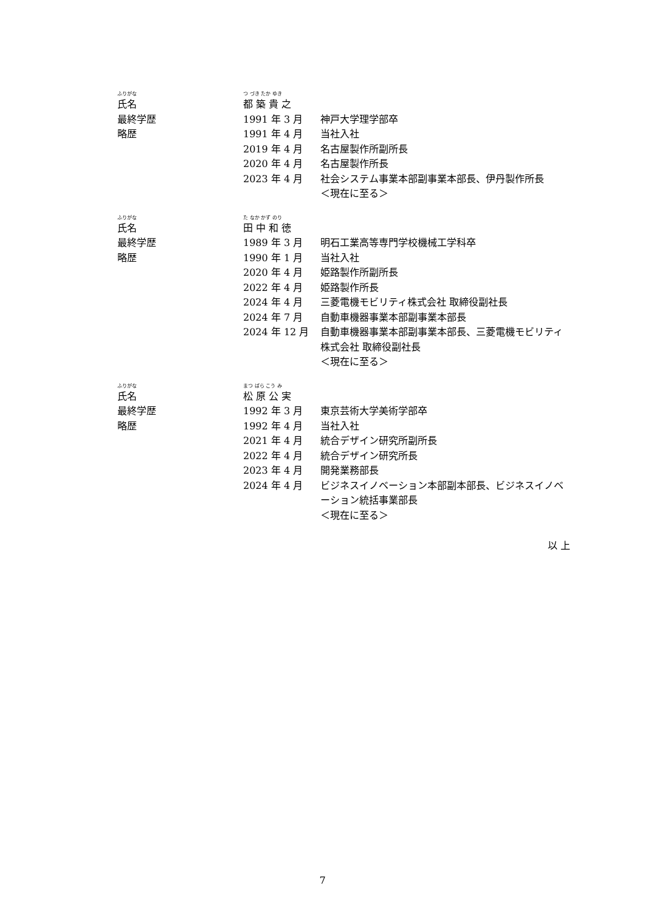| ふりがな 氏名 | つ づき たか ゆき 都 築 貴 之 | |
| 最終学歴 | 1991 年 3 月 | 神戸大学理学部卒 |
| 略歴 | 1991 年 4 月 | 当社入社 |
| | 2019 年 4 月 | 名古屋製作所副所長 |
| | 2020 年 4 月 | 名古屋製作所長 |
| | 2023 年 4 月 | 社会システム事業本部副事業本部長、伊丹製作所長 ＜現在に至る＞ |
| ふりがな 氏名 | た なか かず のり 田 中 和 徳 | |
| 最終学歴 | 1989 年 3 月 | 明石工業高等専門学校機械工学科卒 |
| 略歴 | 1990 年 1 月 | 当社入社 |
| | 2020 年 4 月 | 姫路製作所副所長 |
| | 2022 年 4 月 | 姫路製作所長 |
| | 2024 年 4 月 | 三菱電機モビリティ株式会社 取締役副社長 |
| | 2024 年 7 月 | 自動車機器事業本部副事業本部長 |
| | 2024 年 12 月 | 自動車機器事業本部副事業本部長、三菱電機モビリティ株式会社 取締役副社長 ＜現在に至る＞ |
| ふりがな 氏名 | まつ ばら こう み 松 原 公 実 | |
| 最終学歴 | 1992 年 3 月 | 東京芸術大学美術学部卒 |
| 略歴 | 1992 年 4 月 | 当社入社 |
| | 2021 年 4 月 | 統合デザイン研究所副所長 |
| | 2022 年 4 月 | 統合デザイン研究所長 |
| | 2023 年 4 月 | 開発業務部長 |
| | 2024 年 4 月 | ビジネスイノベーション本部副本部長、ビジネスイノベーション統括事業部長 ＜現在に至る＞ |
以 上
7